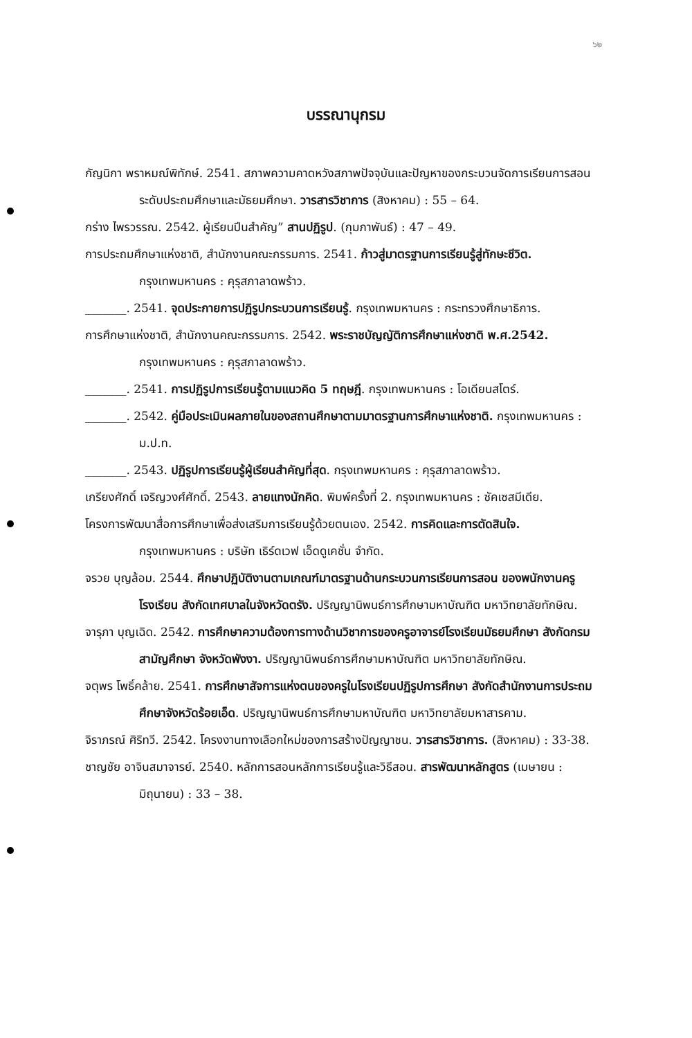๖๒
บรรณานุกรม
กัญนิกา พราหมณ์พิทักษ์. 2541. สภาพความคาดหวังสภาพปัจจุบันและปัญหาของกระบวนจัดการเรียนการสอนระดับประถมศึกษาและมัธยมศึกษา. วารสารวิชาการ (สิงหาคม) : 55 – 64.
กร่าง ไพรวรรณ. 2542. ผู้เรียนปีนสำคัญ” สานปฏิรูป. (กุมภาพันธ์) : 47 – 49.
การประถมศึกษาแห่งชาติ, สำนักงานคณะกรรมการ. 2541. ก้าวสู่มาตรฐานการเรียนรู้สู่ทักษะชีวิต. กรุงเทพมหานคร : คุรุสภาลาดพร้าว.
_______. 2541. จุดประกายการปฏิรูปกระบวนการเรียนรู้. กรุงเทพมหานคร : กระทรวงศึกษาธิการ.
การศึกษาแห่งชาติ, สำนักงานคณะกรรมการ. 2542. พระราชบัญญัติการศึกษาแห่งชาติ พ.ศ.2542. กรุงเทพมหานคร : คุรุสภาลาดพร้าว.
_______. 2541. การปฏิรูปการเรียนรู้ตามแนวคิด 5 ทฤษฎี. กรุงเทพมหานคร : โอเดียนสโตร์.
_______. 2542. คู่มือประเมินผลภายในของสถานศึกษาตามมาตรฐานการศึกษาแห่งชาติ. กรุงเทพมหานคร : ม.ป.ท.
_______. 2543. ปฏิรูปการเรียนรู้ผู้เรียนสำคัญที่สุด. กรุงเทพมหานคร : คุรุสภาลาดพร้าว.
เกรียงศักดิ์ เจริญวงศ์ศักดิ์. 2543. ลายแทงนักคิด. พิมพ์ครั้งที่ 2. กรุงเทพมหานคร : ซัคเซสมีเดีย.
โครงการพัฒนาสื่อการศึกษาเพื่อส่งเสริมการเรียนรู้ด้วยตนเอง. 2542. การคิดและการตัดสินใจ. กรุงเทพมหานคร : บริษัท เธิร์ดเวฟ เอ็ดดูเคชั่น จำกัด.
จรวย บุญล้อม. 2544. ศึกษาปฏิบัติงานตามเกณฑ์มาตรฐานด้านกระบวนการเรียนการสอน ของพนักงานครูโรงเรียน สังกัดเทศบาลในจังหวัดตรัง. ปริญญานิพนธ์การศึกษามหาบัณฑิต มหาวิทยาลัยทักษิณ.
จารุภา บุญเฉิด. 2542. การศึกษาความต้องการทางด้านวิชาการของครูอาจารย์โรงเรียนมัธยมศึกษา สังกัดกรมสามัญศึกษา จังหวัดพังงา. ปริญญานิพนธ์การศึกษามหาบัณฑิต มหาวิทยาลัยทักษิณ.
จตุพร โพธิ์คล้าย. 2541. การศึกษาสัจการแห่งตนของครูในโรงเรียนปฏิรูปการศึกษา สังกัดสำนักงานการประถมศึกษาจังหวัดร้อยเอ็ด. ปริญญานิพนธ์การศึกษามหาบัณฑิต มหาวิทยาลัยมหาสารคาม.
จิราภรณ์ ศิริทวี. 2542. โครงงานทางเลือกใหม่ของการสร้างปัญญาชน. วารสารวิชาการ. (สิงหาคม) : 33-38.
ชาญชัย อาจินสมาจารย์. 2540. หลักการสอนหลักการเรียนรู้และวิธีสอน. สารพัฒนาหลักสูตร (เมษายน : มิถุนายน) : 33 – 38.